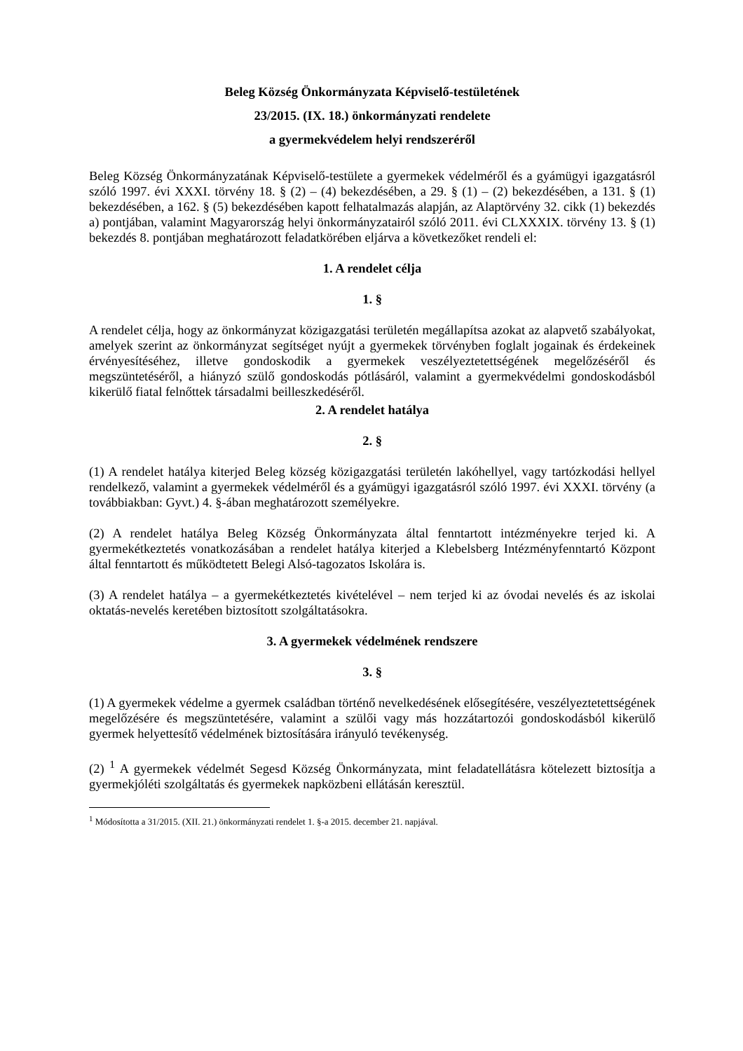Beleg Község Önkormányzata Képviselő-testületének
23/2015. (IX. 18.) önkormányzati rendelete
a gyermekvédelem helyi rendszeréről
Beleg Község Önkormányzatának Képviselő-testülete a gyermekek védelméről és a gyámügyi igazgatásról szóló 1997. évi XXXI. törvény 18. § (2) – (4) bekezdésében, a 29. § (1) – (2) bekezdésében, a 131. § (1) bekezdésében, a 162. § (5) bekezdésében kapott felhatalmazás alapján, az Alaptörvény 32. cikk (1) bekezdés a) pontjában, valamint Magyarország helyi önkormányzatairól szóló 2011. évi CLXXXIX. törvény 13. § (1) bekezdés 8. pontjában meghatározott feladatkörében eljárva a következőket rendeli el:
1. A rendelet célja
1. §
A rendelet célja, hogy az önkormányzat közigazgatási területén megállapítsa azokat az alapvető szabályokat, amelyek szerint az önkormányzat segítséget nyújt a gyermekek törvényben foglalt jogainak és érdekeinek érvényesítéséhez, illetve gondoskodik a gyermekek veszélyeztetettségének megelőzéséről és megszüntetéséről, a hiányzó szülő gondoskodás pótlásáról, valamint a gyermekvédelmi gondoskodásból kikerülő fiatal felnőttek társadalmi beilleszkedéséről.
2. A rendelet hatálya
2. §
(1) A rendelet hatálya kiterjed Beleg község közigazgatási területén lakóhellyel, vagy tartózkodási hellyel rendelkező, valamint a gyermekek védelméről és a gyámügyi igazgatásról szóló 1997. évi XXXI. törvény (a továbbiakban: Gyvt.) 4. §-ában meghatározott személyekre.
(2) A rendelet hatálya Beleg Község Önkormányzata által fenntartott intézményekre terjed ki. A gyermekétkeztetés vonatkozásában a rendelet hatálya kiterjed a Klebelsberg Intézményfenntartó Központ által fenntartott és működtetett Belegi Alsó-tagozatos Iskolára is.
(3) A rendelet hatálya – a gyermekétkeztetés kivételével – nem terjed ki az óvodai nevelés és az iskolai oktatás-nevelés keretében biztosított szolgáltatásokra.
3. A gyermekek védelmének rendszere
3. §
(1) A gyermekek védelme a gyermek családban történő nevelkedésének elősegítésére, veszélyeztetettségének megelőzésére és megszüntetésére, valamint a szülői vagy más hozzátartozói gondoskodásból kikerülő gyermek helyettesítő védelmének biztosítására irányuló tevékenység.
(2) <sup>1</sup> A gyermekek védelmét Segesd Község Önkormányzata, mint feladatellátásra kötelezett biztosítja a gyermekjóléti szolgáltatás és gyermekek napközbeni ellátásán keresztül.
<sup>1</sup> Módosította a 31/2015. (XII. 21.) önkormányzati rendelet 1. §-a 2015. december 21. napjával.